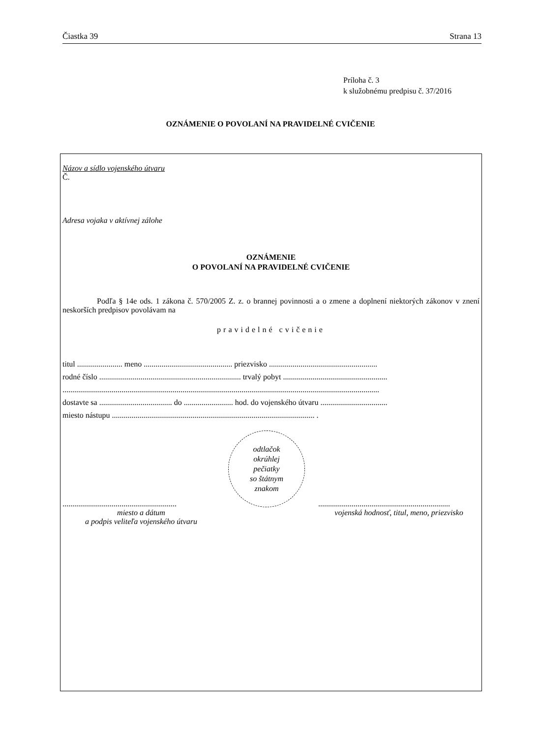Čiastka 39 Strana 13
Príloha č. 3
k služobnému predpisu č. 37/2016
OZNÁMENIE O POVOLANÍ NA PRAVIDELNÉ CVIČENIE
Názov a sídlo vojenského útvaru
Č.
Adresa vojaka v aktívnej zálohe
OZNÁMENIE
O POVOLANÍ NA PRAVIDELNÉ CVIČENIE
Podľa § 14e ods. 1 zákona č. 570/2005 Z. z. o brannej povinnosti a o zmene a doplnení niektorých zákonov v znení neskorších predpisov povolávam na
pravidelné cvičenie
titul ....................... meno ............................................. priezvisko .......................................................
rodné číslo ........................................................................ trvalý pobyt .....................................................
.................................................................................................................................................................
dostavte sa ..................................... do ......................... hod. do vojenského útvaru ..................................
miesto nástupu ....................................................................................................... .
..........................................................
miesto a dátum
a podpis veliteľa vojenského útvaru
odtlačok
okrúhlej
pečiatky
so štátnym
znakom
...................................................................
vojenská hodnosť, titul, meno, priezvisko